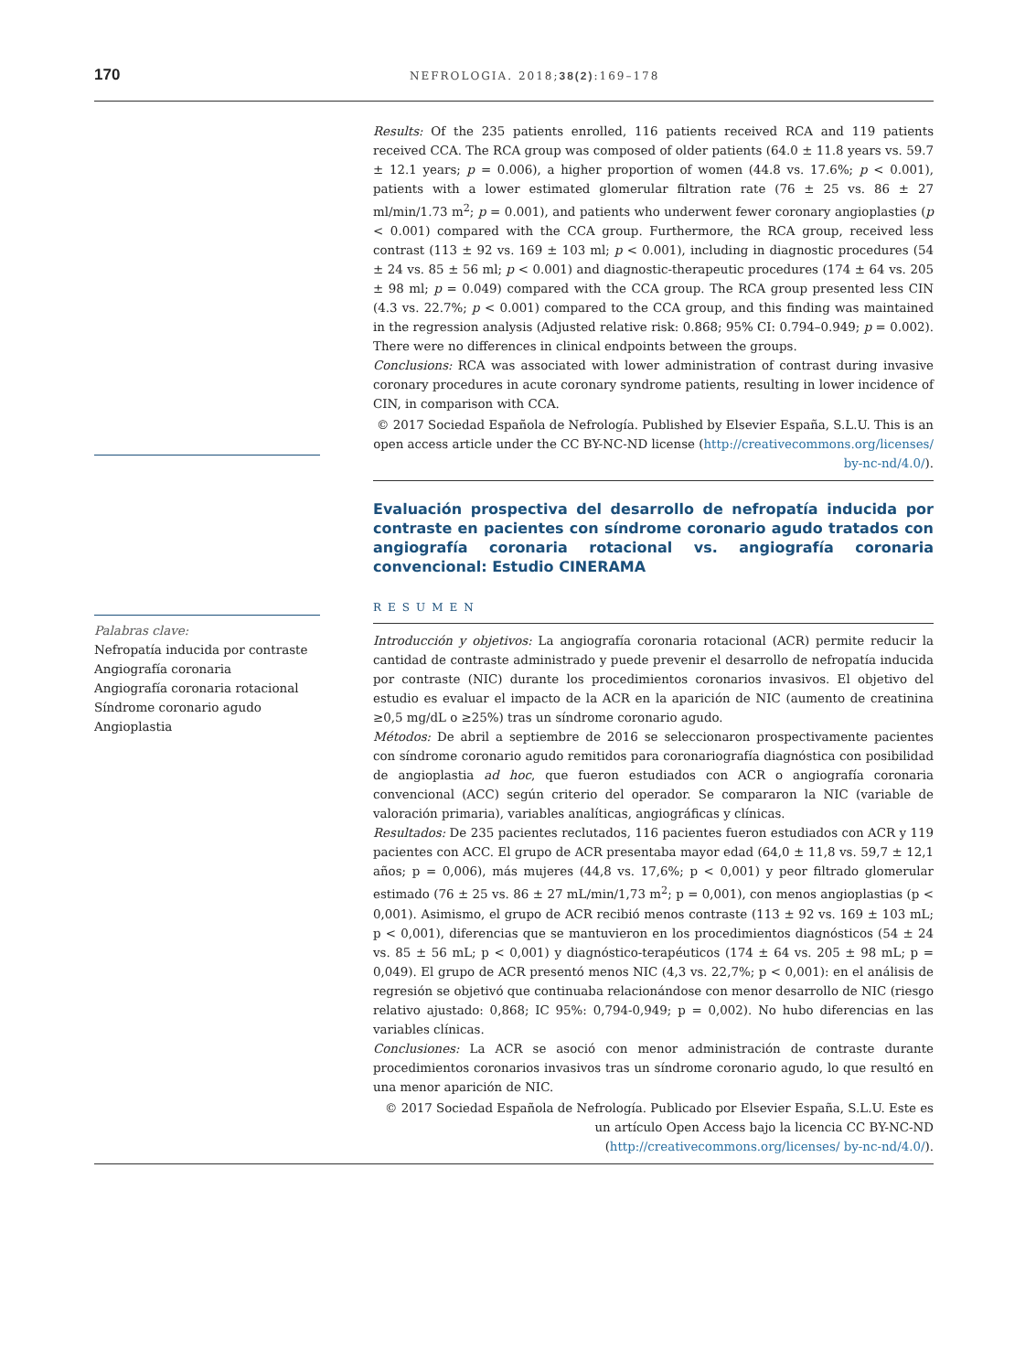170 NEFROLOGIA. 2018;38(2):169–178
Results: Of the 235 patients enrolled, 116 patients received RCA and 119 patients received CCA. The RCA group was composed of older patients (64.0 ± 11.8 years vs. 59.7 ± 12.1 years; p = 0.006), a higher proportion of women (44.8 vs. 17.6%; p < 0.001), patients with a lower estimated glomerular filtration rate (76 ± 25 vs. 86 ± 27 ml/min/1.73 m<sup>2</sup>; p = 0.001), and patients who underwent fewer coronary angioplasties (p < 0.001) compared with the CCA group. Furthermore, the RCA group, received less contrast (113 ± 92 vs. 169 ± 103 ml; p < 0.001), including in diagnostic procedures (54 ± 24 vs. 85 ± 56 ml; p < 0.001) and diagnostic-therapeutic procedures (174 ± 64 vs. 205 ± 98 ml; p = 0.049) compared with the CCA group. The RCA group presented less CIN (4.3 vs. 22.7%; p < 0.001) compared to the CCA group, and this finding was maintained in the regression analysis (Adjusted relative risk: 0.868; 95% CI: 0.794–0.949; p = 0.002). There were no differences in clinical endpoints between the groups.
Conclusions: RCA was associated with lower administration of contrast during invasive coronary procedures in acute coronary syndrome patients, resulting in lower incidence of CIN, in comparison with CCA.
© 2017 Sociedad Española de Nefrología. Published by Elsevier España, S.L.U. This is an open access article under the CC BY-NC-ND license (http://creativecommons.org/licenses/ by-nc-nd/4.0/).
Palabras clave:
Nefropatía inducida por contraste
Angiografía coronaria
Angiografía coronaria rotacional
Síndrome coronario agudo
Angioplastia
Evaluación prospectiva del desarrollo de nefropatía inducida por contraste en pacientes con síndrome coronario agudo tratados con angiografía coronaria rotacional vs. angiografía coronaria convencional: Estudio CINERAMA
RESUMEN
Introducción y objetivos: La angiografía coronaria rotacional (ACR) permite reducir la cantidad de contraste administrado y puede prevenir el desarrollo de nefropatía inducida por contraste (NIC) durante los procedimientos coronarios invasivos. El objetivo del estudio es evaluar el impacto de la ACR en la aparición de NIC (aumento de creatinina ≥0,5 mg/dL o ≥25%) tras un síndrome coronario agudo.
Métodos: De abril a septiembre de 2016 se seleccionaron prospectivamente pacientes con síndrome coronario agudo remitidos para coronariografía diagnóstica con posibilidad de angioplastia ad hoc, que fueron estudiados con ACR o angiografía coronaria convencional (ACC) según criterio del operador. Se compararon la NIC (variable de valoración primaria), variables analíticas, angiográficas y clínicas.
Resultados: De 235 pacientes reclutados, 116 pacientes fueron estudiados con ACR y 119 pacientes con ACC. El grupo de ACR presentaba mayor edad (64,0 ± 11,8 vs. 59,7 ± 12,1 años; p = 0,006), más mujeres (44,8 vs. 17,6%; p < 0,001) y peor filtrado glomerular estimado (76 ± 25 vs. 86 ± 27 mL/min/1,73 m<sup>2</sup>; p = 0,001), con menos angioplastias (p < 0,001). Asimismo, el grupo de ACR recibió menos contraste (113 ± 92 vs. 169 ± 103 mL; p < 0,001), diferencias que se mantuvieron en los procedimientos diagnósticos (54 ± 24 vs. 85 ± 56 mL; p < 0,001) y diagnóstico-terapéuticos (174 ± 64 vs. 205 ± 98 mL; p = 0,049). El grupo de ACR presentó menos NIC (4,3 vs. 22,7%; p < 0,001): en el análisis de regresión se objetivó que continuaba relacionándose con menor desarrollo de NIC (riesgo relativo ajustado: 0,868; IC 95%: 0,794-0,949; p = 0,002). No hubo diferencias en las variables clínicas.
Conclusiones: La ACR se asoció con menor administración de contraste durante procedimientos coronarios invasivos tras un síndrome coronario agudo, lo que resultó en una menor aparición de NIC.
© 2017 Sociedad Española de Nefrología. Publicado por Elsevier España, S.L.U. Este es un artículo Open Access bajo la licencia CC BY-NC-ND (http://creativecommons.org/licenses/ by-nc-nd/4.0/).